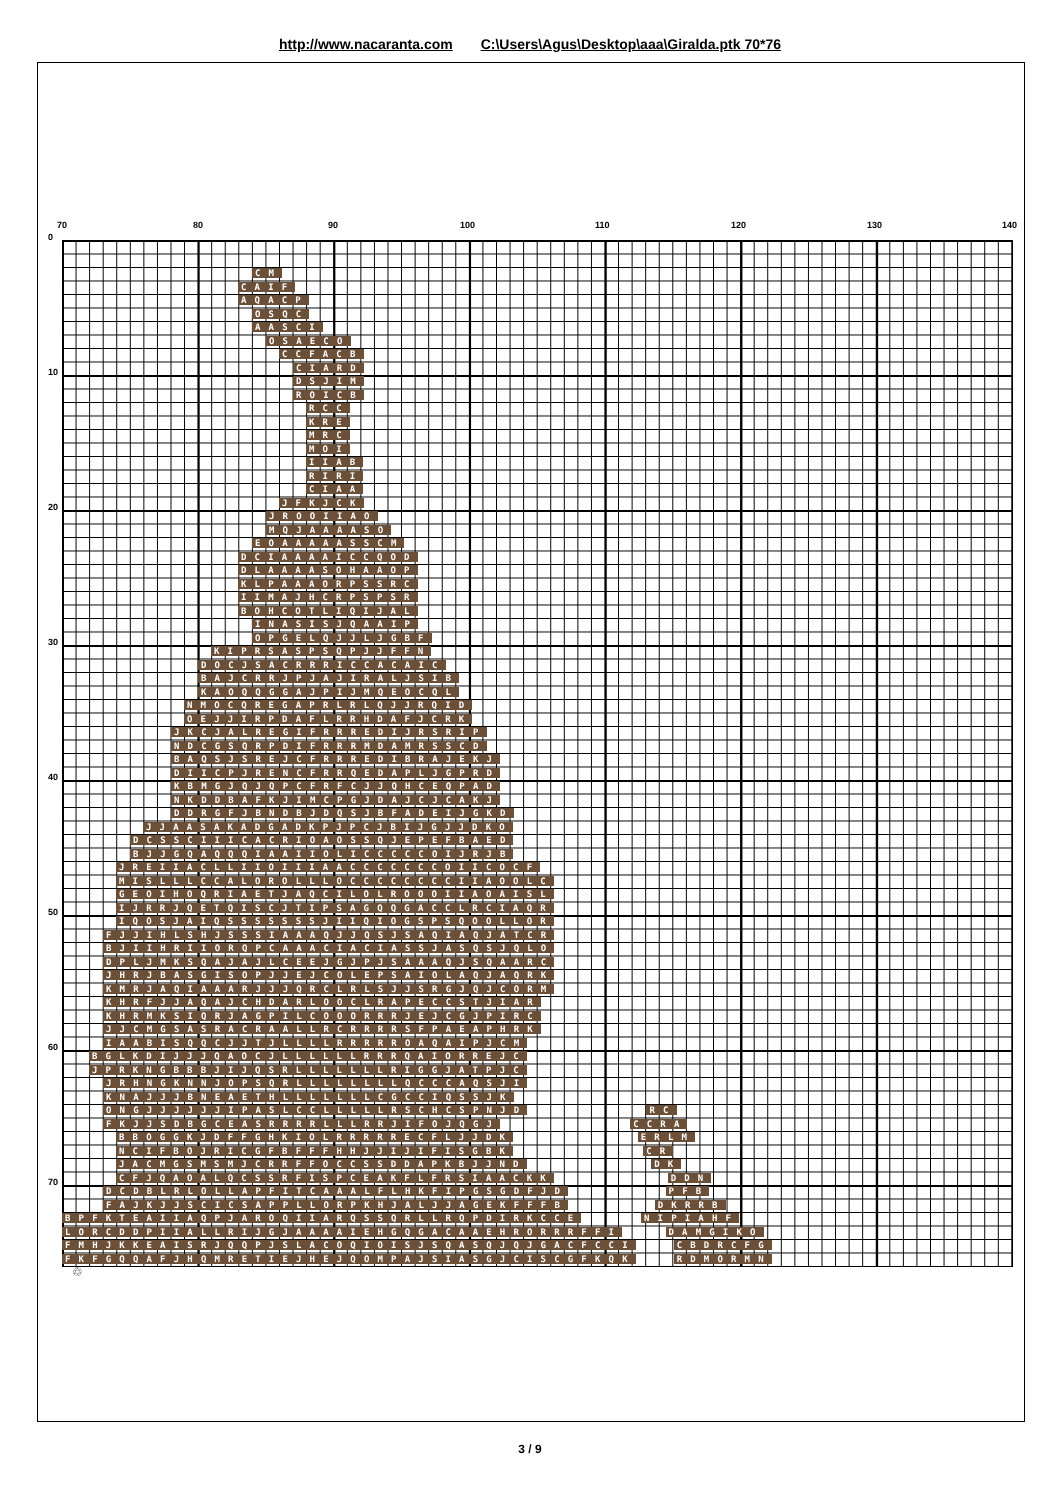http://www.nacaranta.com C:\Users\Agus\Desktop\aaa\Giralda.ptk 70*76
70 80 90 100 110 120 130 140
CM
CAIF
AQACP
OSQC
AASCI
OSAECO
CCFACB
CIARD
DSJIM
ROICB
RCC
KRE
MRC
MOI
IIAB
RIRI
CIAA
JFKJCK
JROOIIAO
MQJAAAASO
EOAAAAASSCM
DCIAAAAICCQOD
DLAAAASOHAAOP
KLPAAAORPSSRC
IIMAJHCRPSPSR
BOHCOTLIQIJAL
INASISJQAAIP
OPGELQJJLJGBF
KIPRSASPSQPJJFFN
DOCJSACRRRICCACAIC
BAJCRRJPJAJIRALJSIB
KAOQQGGAJPIJMQEOCQL
NMOCQREGAPRLRLQJJRQID
OEJJIRPDAFLRRHDAFJCRK
JKCJALREGIFRRREDIJRSRIP
NDCGSQRPDIFRRRMDAMRSSCD
BAQSJSREJCFRRREDIBRAJEKJ
DIICPJRENCFRRQEDAPLJGPRD
KBMGJQJQPCFRFCJJQHCEQPAD
NKDDBAFKJIMCPGJDAJCJCAKJ
DDRGFJBNDBJDQSJBFADEIJGKD
JJAASAKADGADKPJPCJBIJGJJDKO
DCSSCIIICACRIOAOSSQJEPEFBAED
BJJGQAQQQIAAIIOLICCCCCOIJRJB
JREIIACLLIIOIIIAACCCCCCCOIICOCF
MISLLLCCALOROLLLOCCCCCCCCIIAOOLC
GEOIHOQRIAETJAQCILOLROOOIIAOAISL
IJRRJQETQISCJTIPSAGQQGACCLRCIAQR
IQOSJAIQSSSSSSSJIIQIOGSPSQOOLLOR
FJJIHLSHJSSSIAAAQJJQSJSAQIAQJATCR
BJIIHRIIORQPCAAACIACIASSJASQSJQLO
DPLJMKSQAJAJLCEEJGJPJSAAAQJSQAARC
JHRJBASGISOPJJEJCOLEPSAIOLAQJAQRK
KMRJAQIAAARJJJQRCLRLSJJSRGJQJCORM
KHRFJJAQAJCHDARLOOCLRAPECCSTJIAR
KHRMKSIQRJAGPILCOOORRRJEJCGJPIRC
JJCMGSASRACRAALLRCRRRRSFPAEAPHRK
IAABISQQCJJTJLLLLRRRRROAQAIPJCM
BGLKDIJJJQAOCJLLLLLLRRRQAIORREJC
JPRKNGBBBJIJQSRLLLLLLLRIGGJATPJC
JRHNGKNNJOPSQRLLLLLLLLQCCCAQSJI
KNAJJJBNEAETHLLLLLLLCGCCIQSSJK
ONGJJJJJJIPASLCCLLLLLRSCHCSPNJD RC
FKJJSDBGCEASRRRRLLLRRJIFOJQGJ CCRA
BBOGGKJDFFGHKIOLRRRRRECFLJJDK ERLM
NCIFBOJRICGFBFFFHHJJIJIFISGBK CR
JACMGSMSMJCRRFFOCCSSDDAPKBJJND DK
CFJQAOALQCSSRFISPCEAKFLFRSIAACKK DDN
DCDBLRLOLLAPFITCAAALFLHKFIPGSGDFJD PFB
FAJKJJSCICSAPPLLORPKHJALJJAGEKFFFB DKRRB
BPFKTEAIIAQPJAROQIIARQSSQRLLRQPDIRKCCE NIPIAHF
LORCDDPIIALLRIJGJAAAAIEHGQGACAAEHRORRRFFI DAMGIKO
FMHJKKEAISRJQQPJSLACOQIOISJSQASQJQJGACFCCI CBDRCFG
FKFGQQAFJHQMRETIEJHEJQOMPAJSIASGJCISCGFKQK RDMORMN
♲
0
10
20
30
40
50
60
70
3 / 9